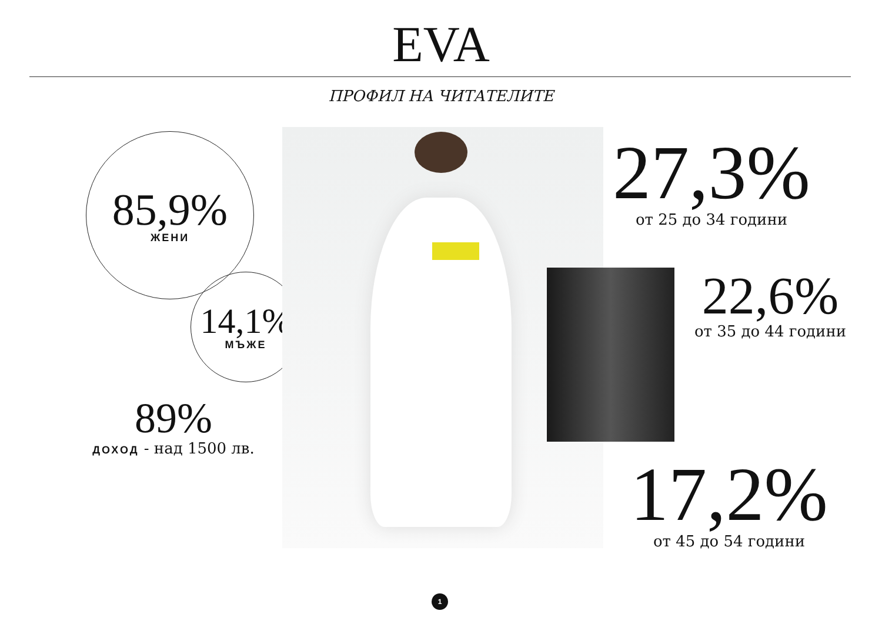EVA
ПРОФИЛ НА ЧИТАТЕЛИТЕ
85,9%
ЖЕНИ
14,1%
МЪЖЕ
89%
ДОХОД - над 1500 лв.
27,3%
от 25 до 34 години
22,6%
от 35 до 44 години
17,2%
от 45 до 54 години
1